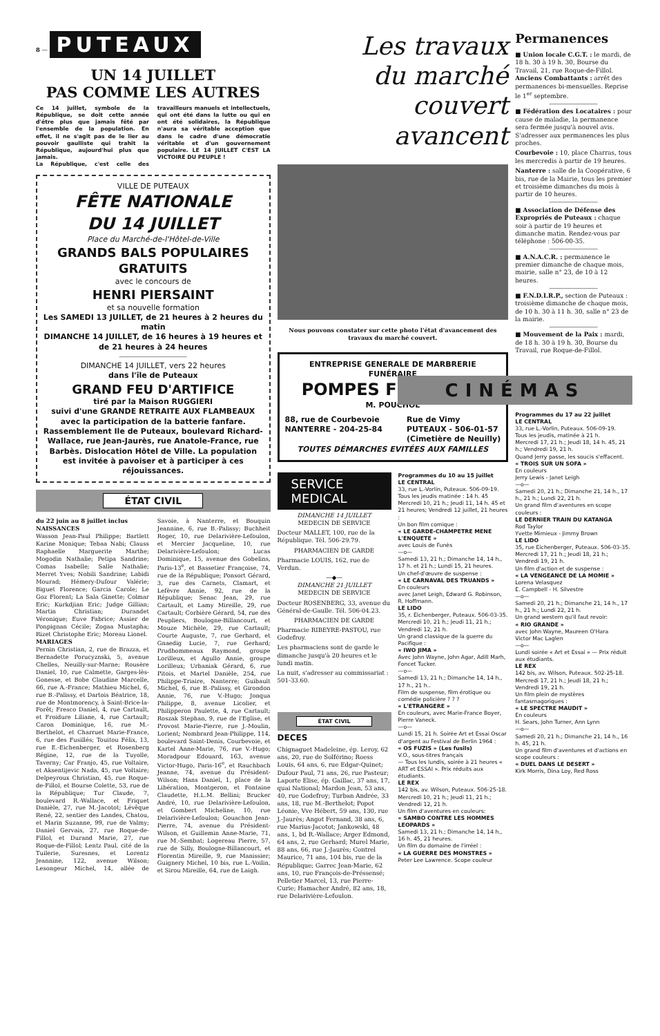8 — PUTEAUX
UN 14 JUILLET
PAS COMME LES AUTRES
Ce 14 juillet, symbole de la République, se doit cette année d'être plus que jamais fêté par l'ensemble de la population. En effet, il ne s'agit pas de le lier au pouvoir gaulliste qui trahit la République, aujourd'hui plus que jamais.
La République, c'est celle des travailleurs manuels et intellectuels, qui ont été dans la lutte ou qui en ont été solidaires, la République n'aura sa véritable acception que dans le cadre d'une démocratie véritable et d'un gouvernement populaire. LE 14 JUILLET C'EST LA VICTOIRE DU PEUPLE !
VILLE DE PUTEAUX
FÊTE NATIONALE
DU 14 JUILLET
Place du Marché-de-l'Hôtel-de-Ville
GRANDS BALS POPULAIRES GRATUITS
avec le concours de
HENRI PIERSAINT
et sa nouvelle formation
Les SAMEDI 13 JUILLET, de 21 heures à 2 heures du matin
DIMANCHE 14 JUILLET, de 16 heures à 19 heures et de 21 heures à 24 heures
DIMANCHE 14 JUILLET, vers 22 heures
dans l'île de Puteaux
GRAND FEU D'ARTIFICE
tiré par la Maison RUGGIERI
suivi d'une GRANDE RETRAITE AUX FLAMBEAUX avec la participation de la batterie fanfare. Rassemblement Ile de Puteaux, boulevard Richard-Wallace, rue Jean-Jaurès, rue Anatole-France, rue Barbès. Dislocation Hôtel de Ville. La population est invitée à pavoiser et à participer à ces réjouissances.
ÉTAT CIVIL
du 22 juin au 8 juillet inclus
NAISSANCES
Wasson Jean-Paul Philippe; Bartlett Karine Monique; Tebaa Nabi; Clauss Raphaelle Marguerite Marthe; Mogodin Nathalie; Petipa Sandrine; Comas Isabelle; Salle Nathalie; Merret Yves; Nobili Sandrine; Labidi Mourad; Hémery-Dufour Valérie; Biguet Florence; Garcia Carole; Le Goz Florent; La Sala Ginette; Colmar Eric; Kurkdjian Eric; Judge Gillian; Martin Christian; Durandet Véronique; Euve Fabrice; Assier de Ponpignan Cécile; Zogaa Mustapha; Rizet Christophe Eric; Moreau Lionel.
MARIAGES
Pernin Christian, 2, rue de Brazza, et Bernadette Porucyznski, 5, avenue Chelles, Neuilly-sur-Marne; Rousère Daniel, 10, rue Calmette, Garges-lès-Gonesse, et Bobe Claudine Marcelle, 66, rue A.-France; Mathieu Michel, 6, rue B.-Palissy, et Dartois Béatrice, 18, rue de Montmorency, à Saint-Brice-la-Forêt; Fresco Daniel, 4, rue Cartault, et Froidure Liliane, 4, rue Cartault; Caron Dominique, 16, rue M.-Berthelot, et Charruet Marie-France, 6, rue des Fusillés; Touitou Félix, 13, rue E.-Eichenberger, et Rosenberg Régine, 12, rue de la Tuyolle, Taverny; Car Franjo, 45, rue Voltaire, et Aksentijevic Nada, 45, rue Voltaire; Delpeyroux Christian, 45, rue Roque-de-Fillol, et Bourse Colette, 53, rue de la République; Tur Claude, 7, boulevard R.-Wallace, et Friquet Danièle, 27, rue M.-Jacotot; Lévêque René, 22, sentier des Landes, Chatou, et Marin Suzanne, 99, rue de Valmy; Daniel Gervais, 27, rue Roque-de-Fillol, et Durand Marie, 27, rue Roque-de-Fillol; Lentz Paul, cité de la Tuilerie, Suresnes, et Lorentz Jeannine, 122, avenue Wilson; Lesongeur Michel, 14, allée de Savoie, à Nanterre, et Bouquin Jeannine, 6, rue B.-Palissy; Buchheit Roger, 10, rue Delarivière-Lefoulon, et Mercier Jacqueline, 10, rue Delarivière-Lefoulon; Lucas Dominique, 15, avenue des Gobelins, Paris-13<sup>e</sup>, et Bassetier Françoise, 74, rue de la République; Ponsort Gérard, 3, rue des Carnets, Clamart, et Lefèvre Annie, 92, rue de la République; Senac Jean, 29, rue Cartault, et Lamy Mireille, 29, rue Cartault; Corbière Gérard, 54, rue des Peupliers, Boulogne-Billancourt, et Mouze Michèle, 29, rue Cartault; Courte Auguste, 7, rue Gerhard, et Gnaedig Lucie, 7, rue Gerhard; Prudhommeaux Raymond, groupe Lorilleux, et Agullo Annie, groupe Lorilleux; Urbaniak Gérard, 6, rue Pitois, et Martel Danièle, 254, rue Philippe-Triaire, Nanterre; Guibault Michel, 6, rue B.-Palissy, et Girondon Annie, 76, rue V.-Hugo; Jonqua Philippe, 8, avenue Licolier, et Philipperon Paulette, 4, rue Cartault; Roszak Stephan, 9, rue de l'Eglise, et Provost Marie-Pierre, rue J.-Moulin, Lorient; Nombrard Jean-Philippe, 114, boulevard Saint-Denis, Courbevoie, et Kartel Anne-Marie, 76, rue V.-Hugo; Moradpour Edouard, 163, avenue Victor-Hugo, Paris-16<sup>e</sup>, et Rauchbach Jeanne, 74, avenue du Président-Wilson; Hans Daniel, 1, place de la Libération, Montgeron, et Fontaine Claudette, H.L.M. Bellini; Brucker André, 10, rue Delarivière-Lefoulon, et Gombert Micheline, 10, rue Delarivière-Lefoulon; Gouachon Jean-Pierre, 74, avenue du Président-Wilson, et Guillemin Anne-Marie, 71, rue M.-Sembat; Logereau Pierre, 57, rue de Silly, Boulogne-Billancourt, et Florentin Mireille, 9, rue Manissier; Guignery Michel, 10 bis, rue L.-Voilin, et Sirou Mireille, 64, rue de Laigh.
Les travaux
du marché couvert
avancent
Nous pouvons constater sur cette photo l'état d'avancement des travaux du marché couvert.
ENTREPRISE GENERALE DE MARBRERIE FUNÉRAIRE
POMPES FUNÈBRES
M. POUCHOL
88, rue de Courbevoie
NANTERRE - 204-25-84 Rue de Vimy
PUTEAUX - 506-01-57
(Cimetière de Neuilly)
TOUTES DÉMARCHES EVITÉES AUX FAMILLES
SERVICE
MEDICAL
DIMANCHE 14 JUILLET
MEDECIN DE SERVICE
Docteur MALLET, 100, rue de la République. Tél. 506-29.79.
PHARMACIEN DE GARDE
Pharmacie LOUIS, 162, rue de Verdun.
—◆—
DIMANCHE 21 JUILLET
MEDECIN DE SERVICE
Docteur ROSENBERG, 33, avenue du Général-de-Gaulle. Tél. 506-04.23.
PHARMACIEN DE GARDE
Pharmacie RIBEYRE-PASTOU, rue Godefroy.
Les pharmaciens sont de garde le dimanche jusqu'à 20 heures et le lundi matin.
La nuit, s'adresser au commissariat : 501-33.60.
ÉTAT CIVIL
DECES
Chignaguet Madeleine, ép. Leroy, 62 ans, 20, rue de Solférino; Roess Louis, 64 ans, 6, rue Edgar-Quinet; Dufour Paul, 71 ans, 26, rue Pasteur; Laporte Elise, ép. Gaillac, 37 ans, 17, quai National; Mardon Jean, 53 ans, 40, rue Godefroy; Turban Andrée, 33 ans, 18, rue M.-Berthelot; Popot Léonie, Vve Hébert, 59 ans, 130, rue J.-Jaurès; Angot Fernand, 38 ans, 6, rue Marius-Jacotot; Jankowski, 48 ans, 1, bd R.-Wallace; Arger Edmond, 64 ans, 2, rue Gerhard; Murel Marie, 88 ans, 66, rue J.-Jaurès; Contrel Maurice, 71 ans, 104 bis, rue de la République; Garrec Jean-Marie, 62 ans, 10, rue François-de-Préssensé; Pelletier Marcel, 13, rue Pierre-Curie; Hamacher André, 82 ans, 18, rue Delarivière-Lefoulon.
Programmes du 10 au 15 juillet
LE CENTRAL
33, rue L.-Vorlin, Puteaux. 506-09-19.
Tous les jeudis matinée : 14 h. 45
Mercredi 10, 21 h.; Jeudi 11, 14 h. 45 et 21 heures; Vendredi 12 juillet, 21 heures :
Un bon film comique :
« LE GARDE-CHAMPETRE MENE L'ENQUETE »
avec Louis de Funès
—o—
Samedi 13, 21 h.; Dimanche 14, 14 h., 17 h. et 21 h.; Lundi 15, 21 heures.
Un chef-d'œuvre de suspense :
« LE CARNAVAL DES TRUANDS »
En couleurs
avec Janet Leigh, Edward G. Robinson, R. Hoffmann.
LE LIDO
35, r. Eichenberger, Puteaux. 506-03-35.
Mercredi 10, 21 h.; Jeudi 11, 21 h.; Vendredi 12, 21 h.
Un grand classique de la guerre du Pacifique :
« IWO JIMA »
Avec John Wayne, John Agar, Adill Marh, Foncet Tucker.
—o—
Samedi 13, 21 h.; Dimanche 14, 14 h., 17 h., 21 h..
Film de suspense, film érotique ou comédie policière ? ? ?
« L'ETRANGERE »
En couleurs, avec Marie-France Boyer, Pierre Vaneck.
—o—
Lundi 15, 21 h. Soirée Art et Essai Oscar d'argent au Festival de Berlin 1964 :
« OS FUZIS » (Les fusils)
V.O., sous-titres français
— Tous les lundis, soirée à 21 heures « ART et ESSAI ». Prix réduits aux étudiants.
LE REX
142 bis, av. Wilson, Puteaux. 506-25-18.
Mercredi 10, 21 h.; Jeudi 11, 21 h.; Vendredi 12, 21 h.
Un film d'aventures en couleurs:
« SAMBO CONTRE LES HOMMES LEOPARDS »
Samedi 13, 21 h.; Dimanche 14, 14 h., 16 h. 45, 21 heures.
Un film du domaine de l'irréel :
« LA GUERRE DES MONSTRES »
Peter Lee Lawrence. Scope couleur
Permanences
■ Union locale C.G.T. : le mardi, de 18 h. 30 à 19 h. 30, Bourse du Travail, 21, rue Roque-de-Fillol.
Anciens Combattants : arrêt des permanences bi-mensuelles. Reprise le 1<sup>er</sup> septembre.
■ Fédération des Locataires : pour cause de maladie, la permanence sera fermée jusqu'à nouvel avis. S'adresser aux permanences les plus proches.
Courbevoie : 10, place Charras, tous les mercredis à partir de 19 heures.
Nanterre : salle de la Coopérative, 6 bis, rue de la Mairie, tous les premier et troisième dimanches du mois à partir de 10 heures.
■ Association de Défense des Expropriés de Puteaux : chaque soir à partir de 19 heures et dimanche matin. Rendez-vous par téléphone : 506-00-35.
■ A.N.A.C.R. : permanence le premier dimanche de chaque mois, mairie, salle n° 23, de 10 à 12 heures.
■ F.N.D.I.R.P., section de Puteaux : troisième dimanche de chaque mois, de 10 h. 30 à 11 h. 30, salle n° 23 de la mairie.
■ Mouvement de la Paix : mardi, de 18 h. 30 à 19 h. 30, Bourse du Travail, rue Roque-de-Fillol.
CINÉMAS
Programmes du 17 au 22 juillet
LE CENTRAL
33, rue L.-Vorlin, Puteaux. 506-09-19.
Tous les jeudis, matinée à 21 h.
Mercredi 17, 21 h.; Jeudi 18, 14 h. 45, 21 h.; Vendredi 19, 21 h.
Quand Jerry passe, les soucis s'effacent.
« TROIS SUR UN SOFA »
En couleurs
Jerry Lewis - Janet Leigh
—o—
Samedi 20, 21 h.; Dimanche 21, 14 h., 17 h., 21 h.; Lundi 22, 21 h.
Un grand film d'aventures en scope couleurs :
LE DERNIER TRAIN DU KATANGA
Rod Taylor
Yvette Mimieux - Jimmy Brown
LE LIDO
35, rue Eichenberger, Puteaux. 506-03-35.
Mercredi 17, 21 h.; Jeudi 18, 21 h.; Vendredi 19, 21 h.
Un film d'action et de suspense :
« LA VENGEANCE DE LA MOMIE »
Lorena Velasquez
E. Campbell - H. Silvestre
—o—
Samedi 20, 21 h.; Dimanche 21, 14 h., 17 h., 21 h.; Lundi 22, 21 h.
Un grand western qu'il faut revoir:
« RIO GRANDE »
avec John Wayne, Maureen O'Hara
Victor Mac Laglen
—o—
Lundi soirée « Art et Essai » — Prix réduit aux étudiants.
LE REX
142 bis, av. Wilson, Puteaux. 502-25-18.
Mercredi 17, 21 h.; Jeudi 18, 21 h.; Vendredi 19, 21 h.
Un film plein de mystères fantasmagoriques :
« LE SPECTRE MAUDIT »
En couleurs
H. Sears, John Turner, Ann Lynn
—o—
Samedi 20, 21 h.; Dimanche 21, 14 h., 16 h. 45, 21 h.
Un grand film d'aventures et d'actions en scope couleurs :
« DUEL DANS LE DESERT »
Kirk Morris, Dina Loy, Red Ross